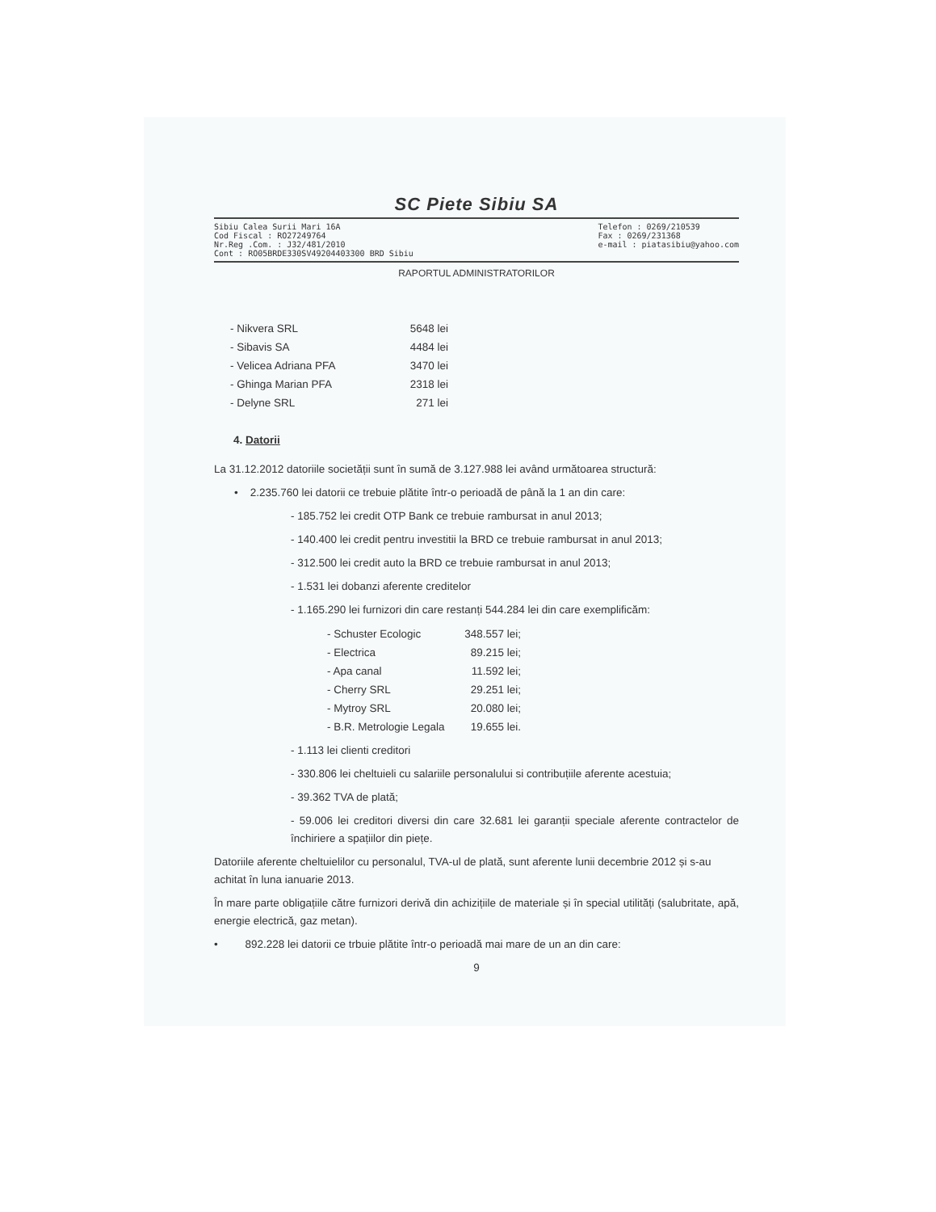SC Piete Sibiu SA
Sibiu Calea Surii Mari 16A
Cod Fiscal : RO27249764
Nr.Reg .Com. : J32/481/2010
Cont : RO05BRDE330SV49204403300 BRD Sibiu
Telefon : 0269/210539
Fax : 0269/231368
e-mail : piatasibiu@yahoo.com
RAPORTUL ADMINISTRATORILOR
| - Nikvera SRL | 5648 lei |
| - Sibavis SA | 4484 lei |
| - Velicea Adriana PFA | 3470 lei |
| - Ghinga Marian PFA | 2318 lei |
| - Delyne SRL | 271 lei |
4. Datorii
La 31.12.2012 datoriile societății sunt în sumă de 3.127.988 lei având următoarea structură:
• 2.235.760 lei datorii ce trebuie plătite într-o perioadă de până la 1 an din care:
- 185.752 lei credit OTP Bank ce trebuie rambursat in anul 2013;
- 140.400 lei credit pentru investitii la BRD ce trebuie rambursat in anul 2013;
- 312.500 lei credit auto la BRD ce trebuie rambursat in anul 2013;
- 1.531 lei dobanzi aferente creditelor
- 1.165.290 lei furnizori din care restanți 544.284 lei din care exemplificăm:
| - Schuster Ecologic | 348.557 lei; |
| - Electrica | 89.215 lei; |
| - Apa canal | 11.592 lei; |
| - Cherry SRL | 29.251 lei; |
| - Mytroy SRL | 20.080 lei; |
| - B.R. Metrologie Legala | 19.655 lei. |
- 1.113 lei clienti creditori
- 330.806 lei cheltuieli cu salariile personalului si contribuțiile aferente acestuia;
- 39.362 TVA de plată;
- 59.006 lei creditori diversi din care 32.681 lei garanții speciale aferente contractelor de închiriere a spațiilor din piețe.
Datoriile aferente cheltuielilor cu personalul, TVA-ul de plată, sunt aferente lunii decembrie 2012 și s-au achitat în luna ianuarie 2013.
În mare parte obligațiile către furnizori derivă din achizițiile de materiale și în special utilități (salubritate, apă, energie electrică, gaz metan).
• 892.228 lei datorii ce trbuie plătite într-o perioadă mai mare de un an din care:
9